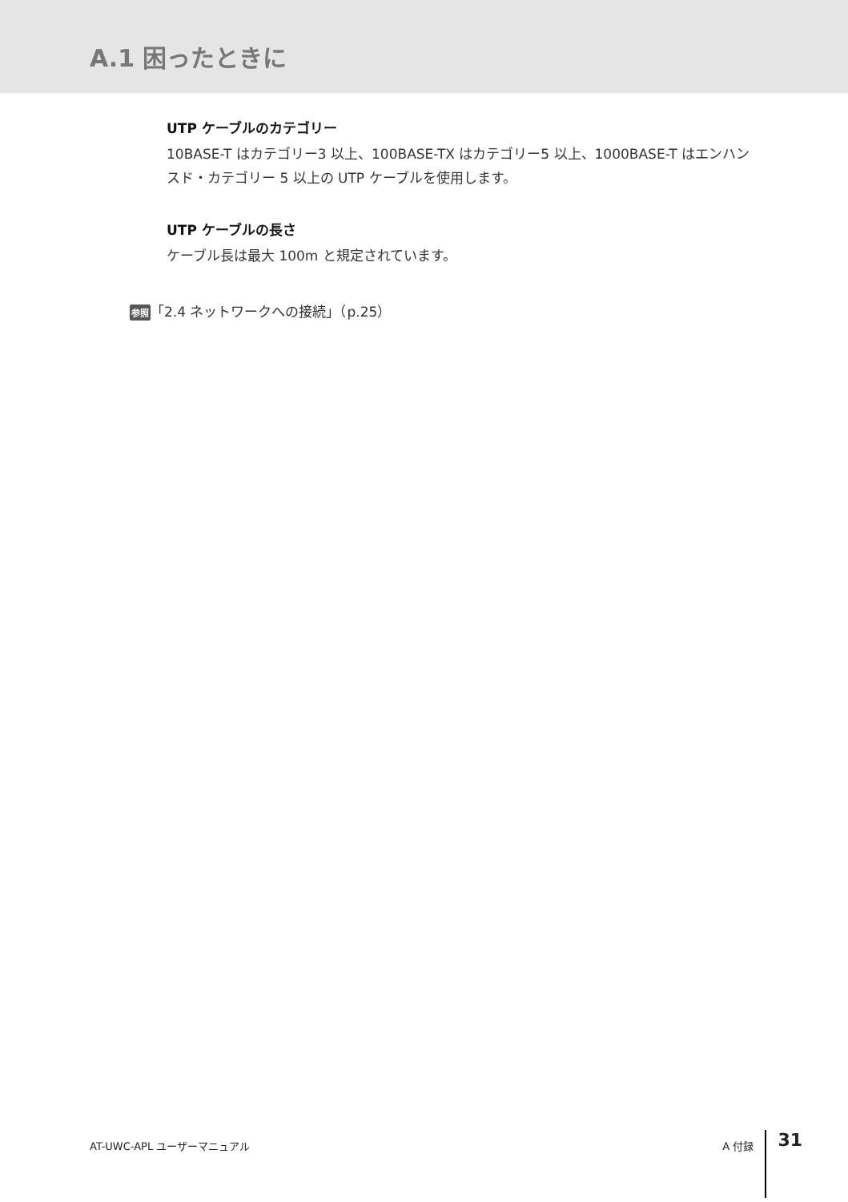A.1 困ったときに
UTP ケーブルのカテゴリー
10BASE-T はカテゴリー3 以上、100BASE-TX はカテゴリー5 以上、1000BASE-T はエンハンスド・カテゴリー 5 以上の UTP ケーブルを使用します。
UTP ケーブルの長さ
ケーブル長は最大 100m と規定されています。
参照「2.4 ネットワークへの接続」（p.25）
AT-UWC-APL ユーザーマニュアル A 付録
31